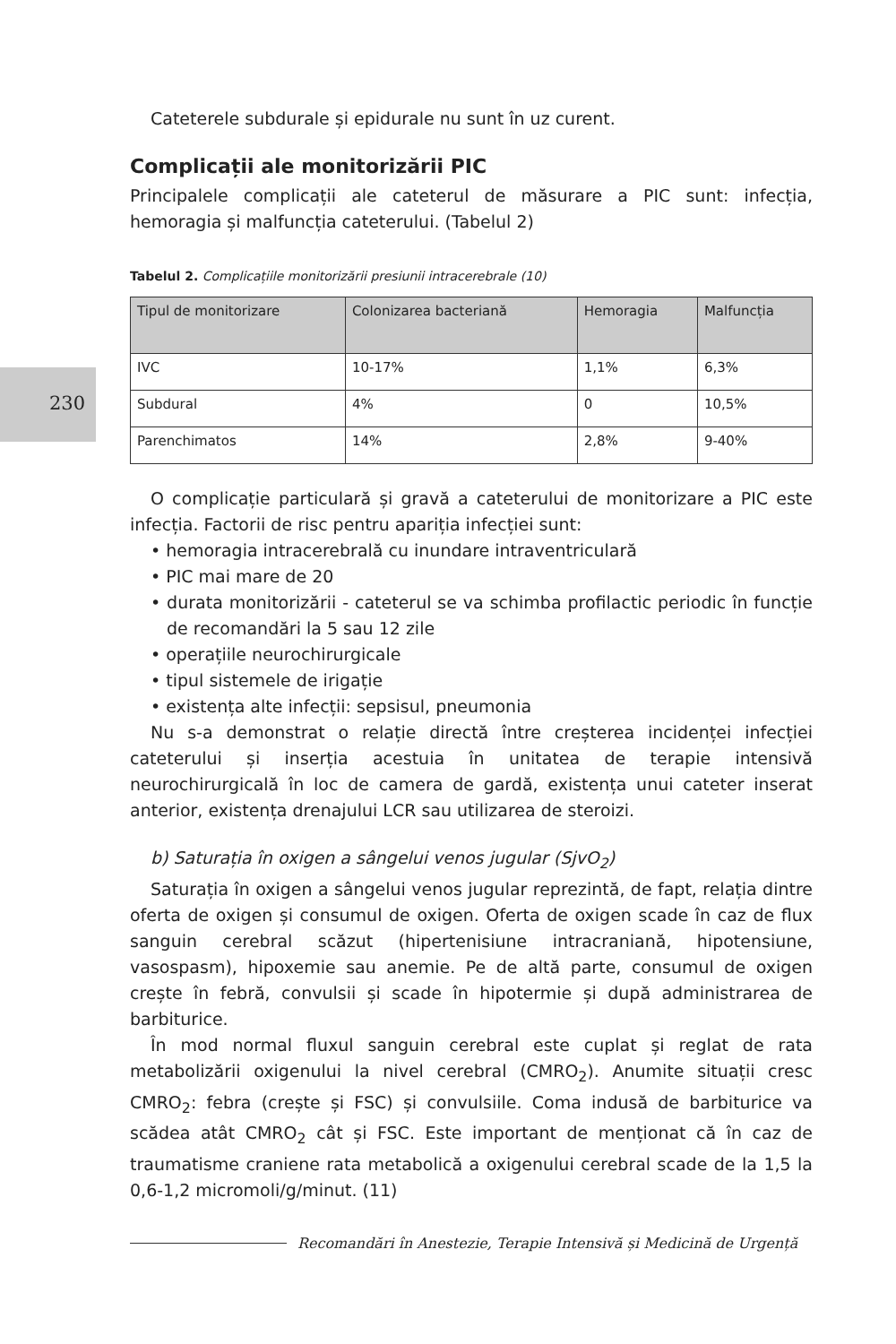230
Cateterele subdurale și epidurale nu sunt în uz curent.
Complicații ale monitorizării PIC
Principalele complicații ale cateterul de măsurare a PIC sunt: infecția, hemoragia și malfuncția cateterului. (Tabelul 2)
Tabelul 2. Complicațiile monitorizării presiunii intracerebrale (10)
| Tipul de monitorizare | Colonizarea bacteriană | Hemoragia | Malfuncția |
| --- | --- | --- | --- |
| IVC | 10-17% | 1,1% | 6,3% |
| Subdural | 4% | 0 | 10,5% |
| Parenchimatos | 14% | 2,8% | 9-40% |
O complicație particulară și gravă a cateterului de monitorizare a PIC este infecția. Factorii de risc pentru apariția infecției sunt:
• hemoragia intracerebrală cu inundare intraventriculară
• PIC mai mare de 20
• durata monitorizării - cateterul se va schimba profilactic periodic în funcție de recomandări la 5 sau 12 zile
• operațiile neurochirurgicale
• tipul sistemele de irigație
• existența alte infecții: sepsisul, pneumonia
Nu s-a demonstrat o relație directă între creșterea incidenței infecției cateterului și inserția acestuia în unitatea de terapie intensivă neurochirurgicală în loc de camera de gardă, existența unui cateter inserat anterior, existența drenajului LCR sau utilizarea de steroizi.
b) Saturația în oxigen a sângelui venos jugular (SjvO<sub>2</sub>)
Saturația în oxigen a sângelui venos jugular reprezintă, de fapt, relația dintre oferta de oxigen și consumul de oxigen. Oferta de oxigen scade în caz de flux sanguin cerebral scăzut (hipertenisiune intracraniană, hipotensiune, vasospasm), hipoxemie sau anemie. Pe de altă parte, consumul de oxigen crește în febră, convulsii și scade în hipotermie și după administrarea de barbiturice.
În mod normal fluxul sanguin cerebral este cuplat și reglat de rata metabolizării oxigenului la nivel cerebral (CMRO<sub>2</sub>). Anumite situații cresc CMRO<sub>2</sub>: febra (crește și FSC) și convulsiile. Coma indusă de barbiturice va scădea atât CMRO<sub>2</sub> cât și FSC. Este important de menționat că în caz de traumatisme craniene rata metabolică a oxigenului cerebral scade de la 1,5 la 0,6-1,2 micromoli/g/minut. (11)
Recomandări în Anestezie, Terapie Intensivă și Medicină de Urgență